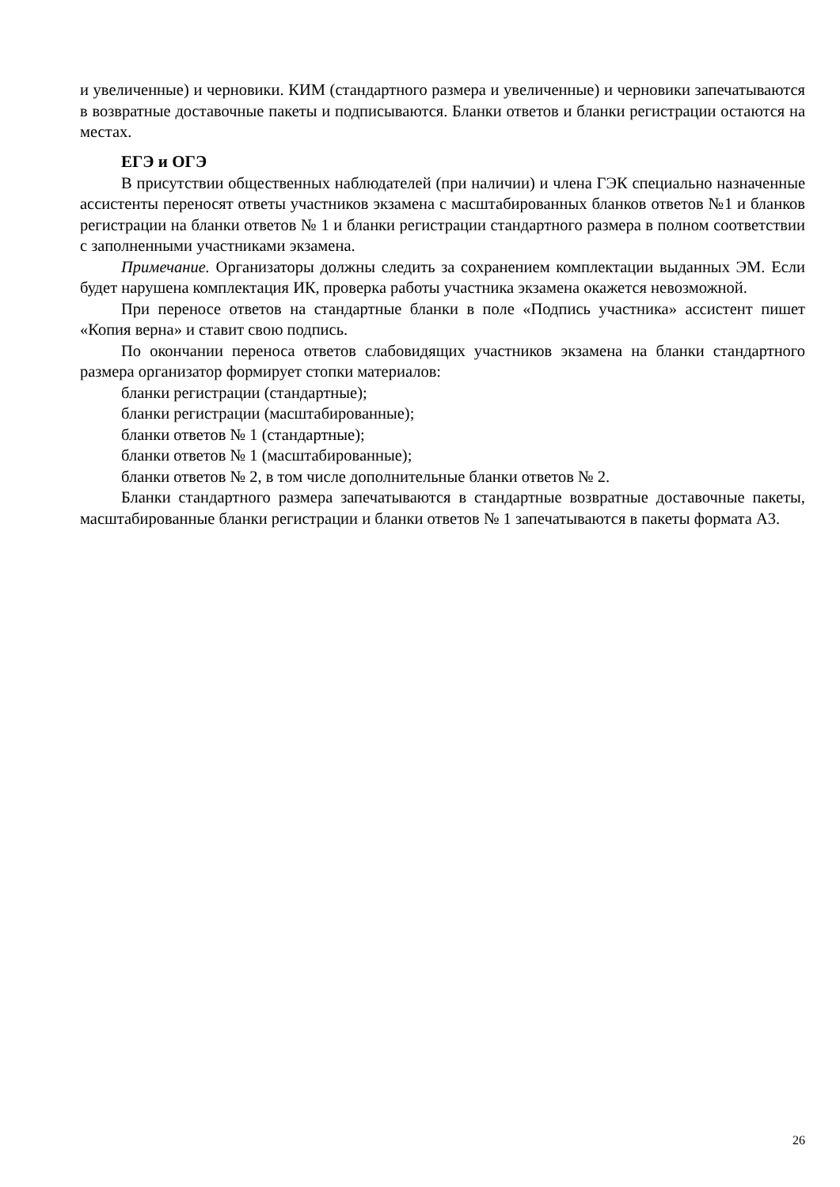и увеличенные) и черновики. КИМ (стандартного размера и увеличенные) и черновики запечатываются в возвратные доставочные пакеты и подписываются. Бланки ответов и бланки регистрации остаются на местах.
ЕГЭ и ОГЭ
В присутствии общественных наблюдателей (при наличии) и члена ГЭК специально назначенные ассистенты переносят ответы участников экзамена с масштабированных бланков ответов №1 и бланков регистрации на бланки ответов № 1 и бланки регистрации стандартного размера в полном соответствии с заполненными участниками экзамена.
Примечание. Организаторы должны следить за сохранением комплектации выданных ЭМ. Если будет нарушена комплектация ИК, проверка работы участника экзамена окажется невозможной.
При переносе ответов на стандартные бланки в поле «Подпись участника» ассистент пишет «Копия верна» и ставит свою подпись.
По окончании переноса ответов слабовидящих участников экзамена на бланки стандартного размера организатор формирует стопки материалов:
бланки регистрации (стандартные);
бланки регистрации (масштабированные);
бланки ответов № 1 (стандартные);
бланки ответов № 1 (масштабированные);
бланки ответов № 2, в том числе дополнительные бланки ответов № 2.
Бланки стандартного размера запечатываются в стандартные возвратные доставочные пакеты, масштабированные бланки регистрации и бланки ответов № 1 запечатываются в пакеты формата А3.
26